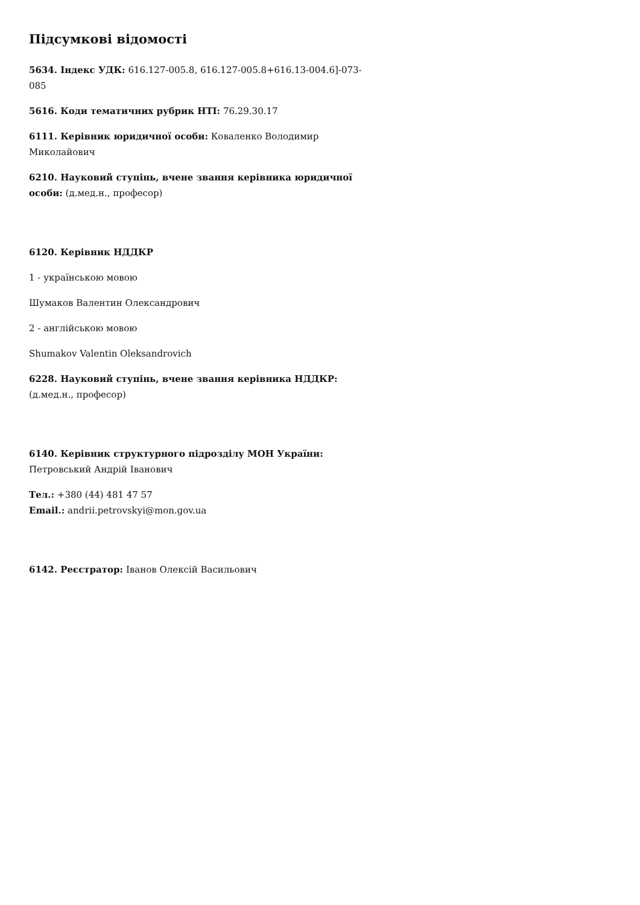Підсумкові відомості
5634. Індекс УДК: 616.127-005.8, 616.127-005.8+616.13-004.6]-073-085
5616. Коди тематичних рубрик НТІ: 76.29.30.17
6111. Керівник юридичної особи: Коваленко Володимир Миколайович
6210. Науковий ступінь, вчене звання керівника юридичної особи: (д.мед.н., професор)
6120. Керівник НДДКР
1 - українською мовою
Шумаков Валентин Олександрович
2 - англійською мовою
Shumakov Valentin Oleksandrovich
6228. Науковий ступінь, вчене звання керівника НДДКР: (д.мед.н., професор)
6140. Керівник структурного підрозділу МОН України:
Петровський Андрій Іванович
Тел.: +380 (44) 481 47 57
Email.: andrii.petrovskyi@mon.gov.ua
6142. Реєстратор: Іванов Олексій Васильович